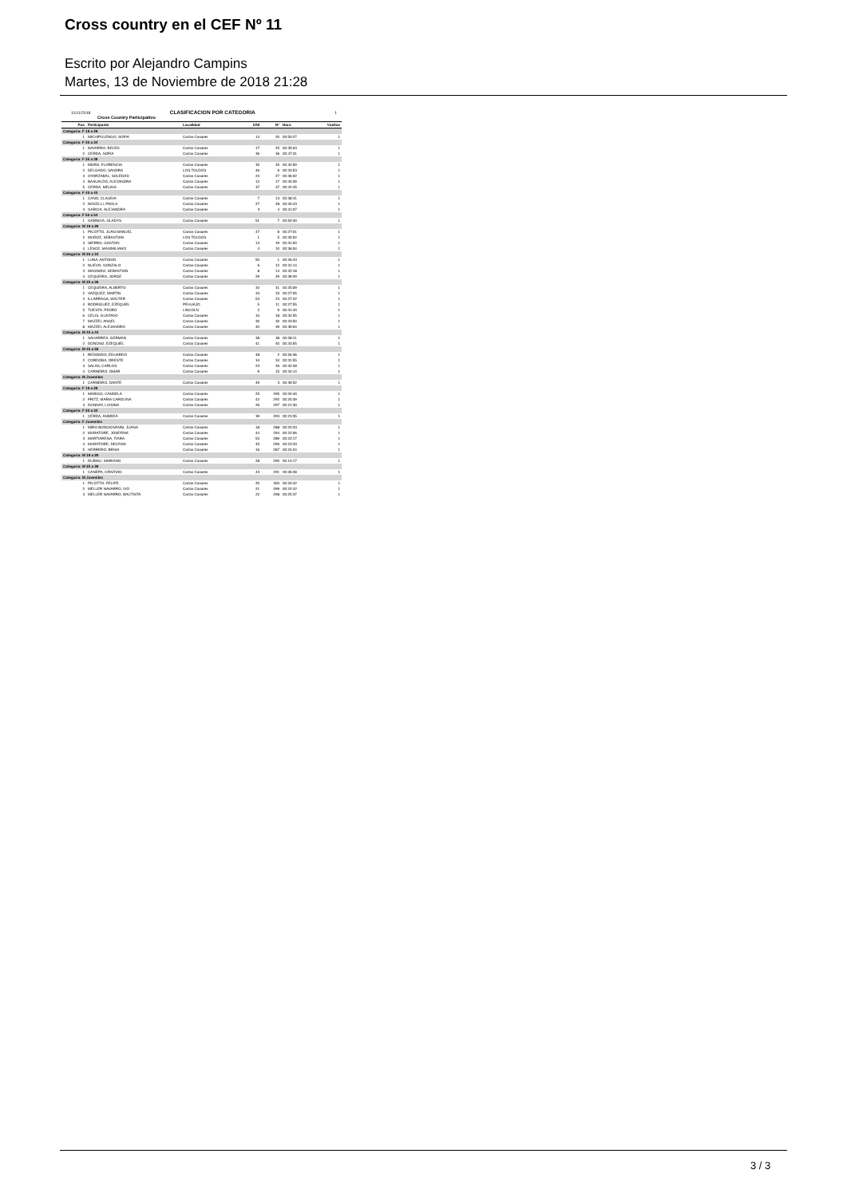Cross country en el CEF Nº 11
Escrito por Alejandro Campins
Martes, 13 de Noviembre de 2018 21:28
11/11/2018 CLASIFICACION POR CATEGORIA 1
Cross Country Participativo
| Pos | Participante | Localidad | DNI | N° | Hora | Vueltas |
| --- | --- | --- | --- | --- | --- | --- |
| Categoria: F 19 a 29 | | | | | | |
| 1 | MICHIPULENGO, SOFIA | Carlos Casares | 14 | 20 | 00:50:27 | 1 |
| Categoria: F 30 a 34 | | | | | | |
| 1 | NAVARRO, BELEN | Carlos Casares | 17 | 25 | 00:35:03 | 1 |
| 2 | CERDA, SOFIA | Carlos Casares | 36 | 36 | 00:47:31 | 1 |
| Categoria: F 35 a 39 | | | | | | |
| 1 | MORO, FLORENCIA | Carlos Casares | 35 | 35 | 00:32:59 | 1 |
| 2 | DELGADO, SANDRA | LOS TOLDOS | 46 | 6 | 00:33:53 | 1 |
| 3 | OYARZABAL, SOLEDAD | Carlos Casares | 24 | 27 | 00:36:02 | 1 |
| 4 | BASUALDO, ALEJANDRA | Carlos Casares | 12 | 17 | 00:40:39 | 1 |
| 5 | CERDA, MELINA | Carlos Casares | 37 | 37 | 00:42:45 | 1 |
| Categoria: F 40 a 44 | | | | | | |
| 1 | CANO, CLAUDIA | Carlos Casares | 7 | 13 | 00:38:41 | 1 |
| 2 | NOCELLI, PAOLA | Carlos Casares | 27 | 28 | 00:40:43 | 1 |
| 3 | GARCIA, ALEJANDRA | Carlos Casares | 3 | 4 | 00:41:07 | 1 |
| Categoria: F 50 a 54 | | | | | | |
| 1 | GARNICA, GLADYS | Carlos Casares | 51 | 7 | 00:50:30 | 1 |
| Categoria: M 19 a 29 | | | | | | |
| 1 | PICOTTO, JUAN MANUEL | Carlos Casares | 47 | 8 | 00:27:01 | 1 |
| 2 | MUÑOZ, SEBASTIAN | LOS TOLDOS | 1 | 5 | 00:30:02 | 1 |
| 3 | SIERRO, GASTON | Carlos Casares | 13 | 19 | 00:31:00 | 1 |
| 4 | LENCE, MAXIMILIANO | Carlos Casares | 4 | 10 | 00:36:04 | 1 |
| Categoria: M 30 a 34 | | | | | | |
| 1 | LUNA, ANTONIO | Carlos Casares | 50 | 1 | 00:26:43 | 1 |
| 2 | NUEVO, GONZALO | Carlos Casares | 6 | 12 | 00:31:14 | 1 |
| 3 | MAGNONI, SEBASTIAN | Carlos Casares | 8 | 14 | 00:32:18 | 1 |
| 4 | CEQUEIRA, JORGE | Carlos Casares | 29 | 29 | 00:39:29 | 1 |
| Categoria: M 35 a 39 | | | | | | |
| 1 | CEQUEIRA, ALBERTO | Carlos Casares | 32 | 31 | 00:25:09 | 1 |
| 2 | VAZQUEZ, MARTIN | Carlos Casares | 33 | 33 | 00:27:05 | 1 |
| 3 | ILLARRAGA, WALTER | Carlos Casares | 53 | 23 | 00:27:22 | 1 |
| 4 | RODRIGUEZ, EZEQUIEL | PEHUAJO | 5 | 11 | 00:27:55 | 1 |
| 5 | TUESTA, PEDRO | LINCOLN | 2 | 9 | 00:31:40 | 1 |
| 6 | CELIS, GUSTAVO | Carlos Casares | 10 | 18 | 00:32:55 | 1 |
| 7 | MAZZEI, ANGEL | Carlos Casares | 30 | 30 | 00:33:50 | 1 |
| 8 | MAZZEI, ALEJANDRO | Carlos Casares | 40 | 39 | 00:39:04 | 1 |
| Categoria: M 40 a 44 | | | | | | |
| 1 | SAHARREA, GERMAN | Carlos Casares | 38 | 38 | 00:28:11 | 1 |
| 2 | DONOSO, EZEQUIEL | Carlos Casares | 41 | 40 | 00:33:55 | 1 |
| Categoria: M 45 a 59 | | | | | | |
| 1 | REDONDO, EDUARDO | Carlos Casares | 48 | 2 | 00:26:36 | 1 |
| 2 | CORDOBA, ORESTE | Carlos Casares | 34 | 34 | 00:31:55 | 1 |
| 3 | SALAS, CARLOS | Carlos Casares | 23 | 26 | 00:32:28 | 1 |
| 4 | CARNEIRO, OMAR | Carlos Casares | 9 | 15 | 00:34:14 | 1 |
| Categoria: M Juveniles | | | | | | |
| 1 | CARNEIRO, DANTE | Carlos Casares | 49 | 3 | 00:39:52 | 1 |
| Categoria: F 19 a 29 | | | | | | |
| 1 | MARIGO, CANDELA | Carlos Casares | 25 | 295 | 00:20:40 | 1 |
| 2 | FRITZ, MARIA CAROLINA | Carlos Casares | 42 | 292 | 00:20:49 | 1 |
| 3 | DONNAY, LUISINA | Carlos Casares | 26 | 297 | 00:21:30 | 1 |
| Categoria: F 30 a 34 | | | | | | |
| 1 | CERDA, ANDREA | Carlos Casares | 39 | 293 | 00:23:35 | 1 |
| Categoria: F Juveniles | | | | | | |
| 1 | MIRO BONGIOVANNI, JUANA | Carlos Casares | 18 | 288 | 00:20:33 | 1 |
| 2 | MURATORE, JOSEFINA | Carlos Casares | 44 | 294 | 00:22:06 | 1 |
| 3 | MARTIARENA, TIARA | Carlos Casares | 52 | 289 | 00:22:17 | 1 |
| 4 | MURATORE, DELFINA | Carlos Casares | 45 | 296 | 00:23:33 | 1 |
| 5 | HERRERO, BRISA | Carlos Casares | 16 | 287 | 00:24:24 | 1 |
| Categoria: M 19 a 29 | | | | | | |
| 1 | DUBIAU, MARIANO | Carlos Casares | 28 | 290 | 00:14:17 | 1 |
| Categoria: M 35 a 39 | | | | | | |
| 1 | CANEPA, CRISTIAN | Carlos Casares | 43 | 291 | 00:26:28 | 1 |
| Categoria: M Juveniles | | | | | | |
| 1 | PICOTTO, FELIPE | Carlos Casares | 20 | 300 | 00:20:42 | 1 |
| 2 | MELLER NAVARRO, IVO | Carlos Casares | 21 | 299 | 00:22:42 | 1 |
| 3 | MELLER NAVARRO, BAUTISTA | Carlos Casares | 22 | 298 | 00:25:37 | 1 |
3 / 3